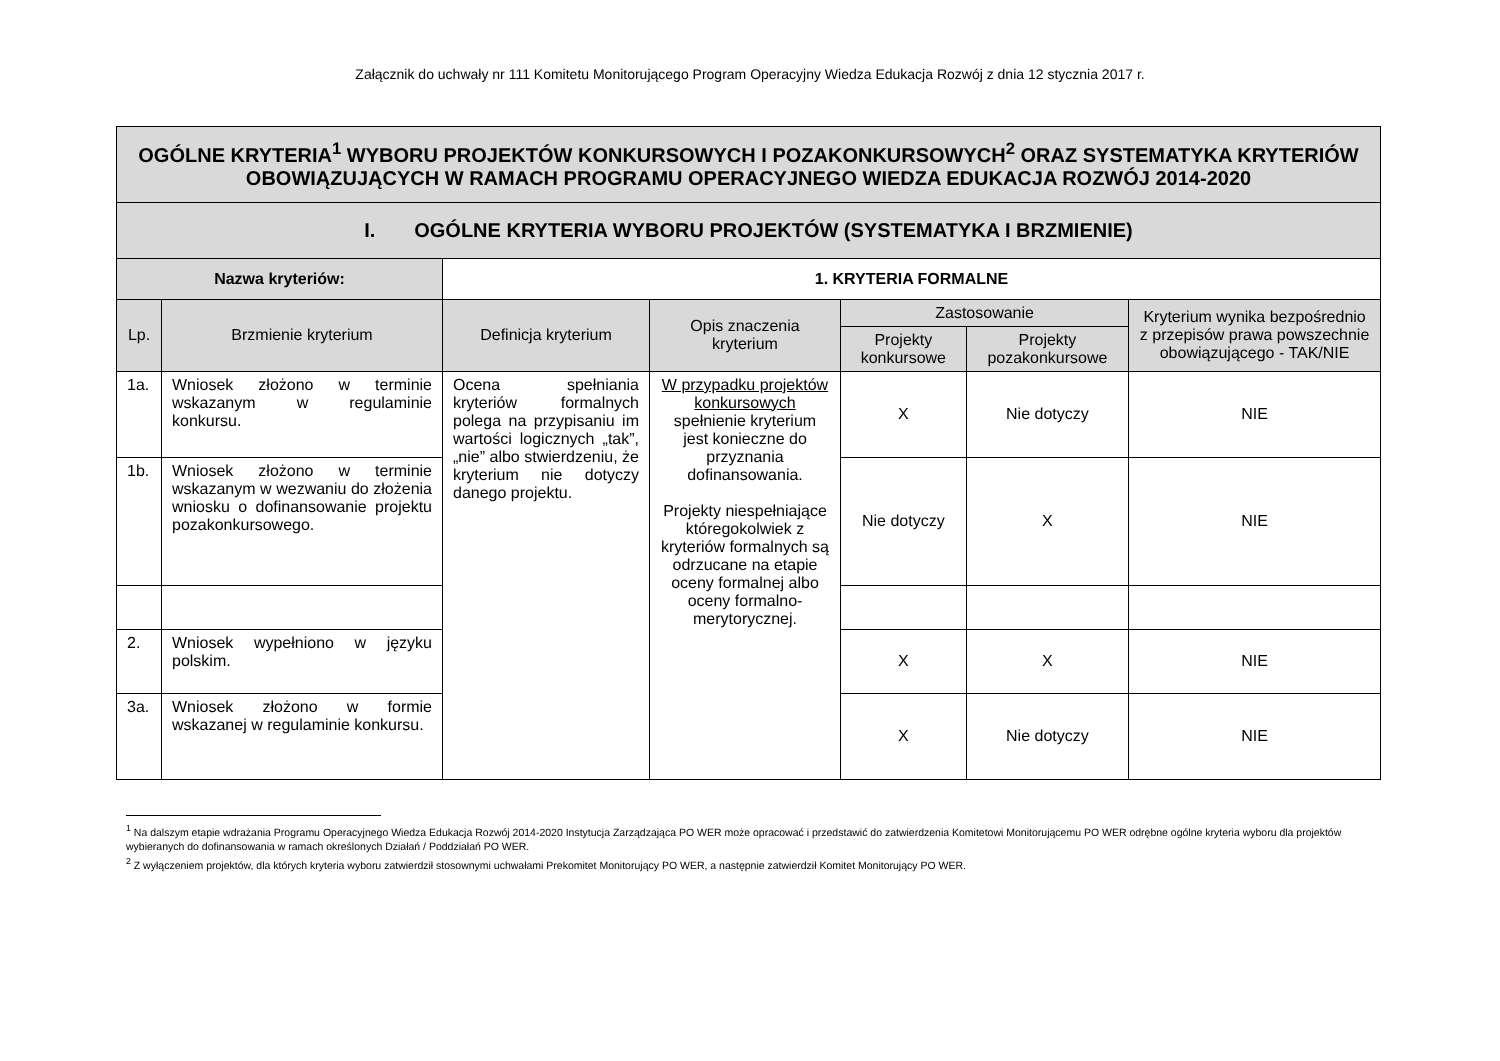Załącznik do uchwały nr 111 Komitetu Monitorującego Program Operacyjny Wiedza Edukacja Rozwój z dnia 12 stycznia 2017 r.
| OGÓLNE KRYTERIA<sup>1</sup> WYBORU PROJEKTÓW KONKURSOWYCH I POZAKONKURSOWYCH<sup>2</sup> ORAZ SYSTEMATYKA KRYTERIÓW OBOWIĄZUJĄCYCH W RAMACH PROGRAMU OPERACYJNEGO WIEDZA EDUKACJA ROZWÓJ 2014-2020 | | | | | | |
| I. OGÓLNE KRYTERIA WYBORU PROJEKTÓW (SYSTEMATYKA I BRZMIENIE) | | | | | | |
| Nazwa kryteriów: | | 1. KRYTERIA FORMALNE | | | | |
| Lp. | Brzmienie kryterium | Definicja kryterium | Opis znaczenia kryterium | Zastosowanie | | Kryterium wynika bezpośrednio z przepisów prawa powszechnie obowiązującego - TAK/NIE |
| | | | | Projekty konkursowe | Projekty pozakonkursowe | |
| 1a. | Wniosek złożono w terminie wskazanym w regulaminie konkursu. | Ocena spełniania kryteriów formalnych polega na przypisaniu im wartości logicznych „tak”, „nie” albo stwierdzeniu, że kryterium nie dotyczy danego projektu. | W przypadku projektów konkursowych spełnienie kryterium jest konieczne do przyznania dofinansowania. Projekty niespełniające któregokolwiek z kryteriów formalnych są odrzucane na etapie oceny formalnej albo oceny formalno-merytorycznej. | X | Nie dotyczy | NIE |
| 1b. | Wniosek złożono w terminie wskazanym w wezwaniu do złożenia wniosku o dofinansowanie projektu pozakonkursowego. | | | Nie dotyczy | X | NIE |
| 2. | Wniosek wypełniono w języku polskim. | | | X | X | NIE |
| 3a. | Wniosek złożono w formie wskazanej w regulaminie konkursu. | | | X | Nie dotyczy | NIE |
<sup>1</sup> Na dalszym etapie wdrażania Programu Operacyjnego Wiedza Edukacja Rozwój 2014-2020 Instytucja Zarządzająca PO WER może opracować i przedstawić do zatwierdzenia Komitetowi Monitorującemu PO WER odrębne ogólne kryteria wyboru dla projektów wybieranych do dofinansowania w ramach określonych Działań / Poddziałań PO WER.
<sup>2</sup> Z wyłączeniem projektów, dla których kryteria wyboru zatwierdził stosownymi uchwałami Prekomitet Monitorujący PO WER, a następnie zatwierdził Komitet Monitorujący PO WER.